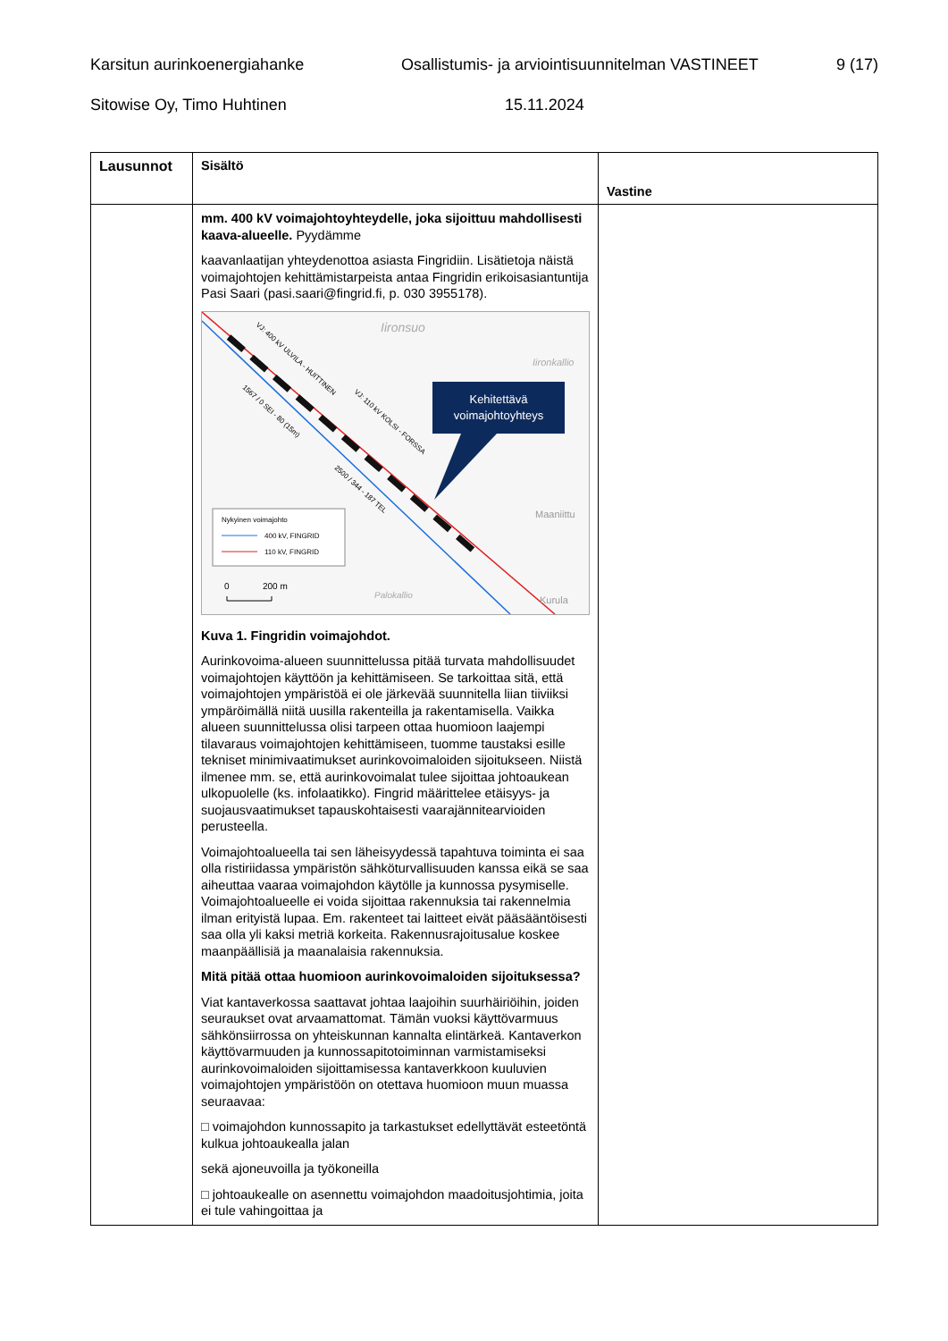Karsitun aurinkoenergiahanke Osallistumis- ja arviointisuunnitelman VASTINEET 9 (17)
Sitowise Oy, Timo Huhtinen 15.11.2024
| Lausunnot | Sisältö | Vastine |
| --- | --- | --- |
| | mm. 400 kV voimajohtoyhteydelle, joka sijoittuu mahdollisesti kaava-alueelle. Pyydämme kaavanlaatijan yhteydenottoa asiasta Fingridiin. Lisätietoja näistä voimajohtojen kehittämistarpeista antaa Fingridin erikoisasiantuntija Pasi Saari (pasi.saari@fingrid.fi, p. 030 3955178). Iironsuo Iironkallio Maaniittu Palokallio Kurula VJ: 400 kV ULVILA - HUITTINEN VJ: 110 kV KOLSI - FORSSA 1567 / 0 SEI - 80 (15m) 2500 / 344 - 187 TEL Kehitettävä voimajohtoyhteys Nykyinen voimajohto 400 kV, FINGRID 110 kV, FINGRID 0 200 m Kuva 1. Fingridin voimajohdot. Aurinkovoima-alueen suunnittelussa pitää turvata mahdollisuudet voimajohtojen käyttöön ja kehittämiseen. Se tarkoittaa sitä, että voimajohtojen ympäristöä ei ole järkevää suunnitella liian tiiviiksi ympäröimällä niitä uusilla rakenteilla ja rakentamisella. Vaikka alueen suunnittelussa olisi tarpeen ottaa huomioon laajempi tilavaraus voimajohtojen kehittämiseen, tuomme taustaksi esille tekniset minimivaatimukset aurinkovoimaloiden sijoitukseen. Niistä ilmenee mm. se, että aurinkovoimalat tulee sijoittaa johtoaukean ulkopuolelle (ks. infolaatikko). Fingrid määrittelee etäisyys- ja suojausvaatimukset tapauskohtaisesti vaarajännitearvioiden perusteella. Voimajohtoalueella tai sen läheisyydessä tapahtuva toiminta ei saa olla ristiriidassa ympäristön sähköturvallisuuden kanssa eikä se saa aiheuttaa vaaraa voimajohdon käytölle ja kunnossa pysymiselle. Voimajohtoalueelle ei voida sijoittaa rakennuksia tai rakennelmia ilman erityistä lupaa. Em. rakenteet tai laitteet eivät pääsääntöisesti saa olla yli kaksi metriä korkeita. Rakennusrajoitusalue koskee maanpäällisiä ja maanalaisia rakennuksia. Mitä pitää ottaa huomioon aurinkovoimaloiden sijoituksessa? Viat kantaverkossa saattavat johtaa laajoihin suurhäiriöihin, joiden seuraukset ovat arvaamattomat. Tämän vuoksi käyttövarmuus sähkönsiirrossa on yhteiskunnan kannalta elintärkeä. Kantaverkon käyttövarmuuden ja kunnossapitotoiminnan varmistamiseksi aurinkovoimaloiden sijoittamisessa kantaverkkoon kuuluvien voimajohtojen ympäristöön on otettava huomioon muun muassa seuraavaa: □ voimajohdon kunnossapito ja tarkastukset edellyttävät esteetöntä kulkua johtoaukealla jalan sekä ajoneuvoilla ja työkoneilla □ johtoaukealle on asennettu voimajohdon maadoitusjohtimia, joita ei tule vahingoittaa ja | |